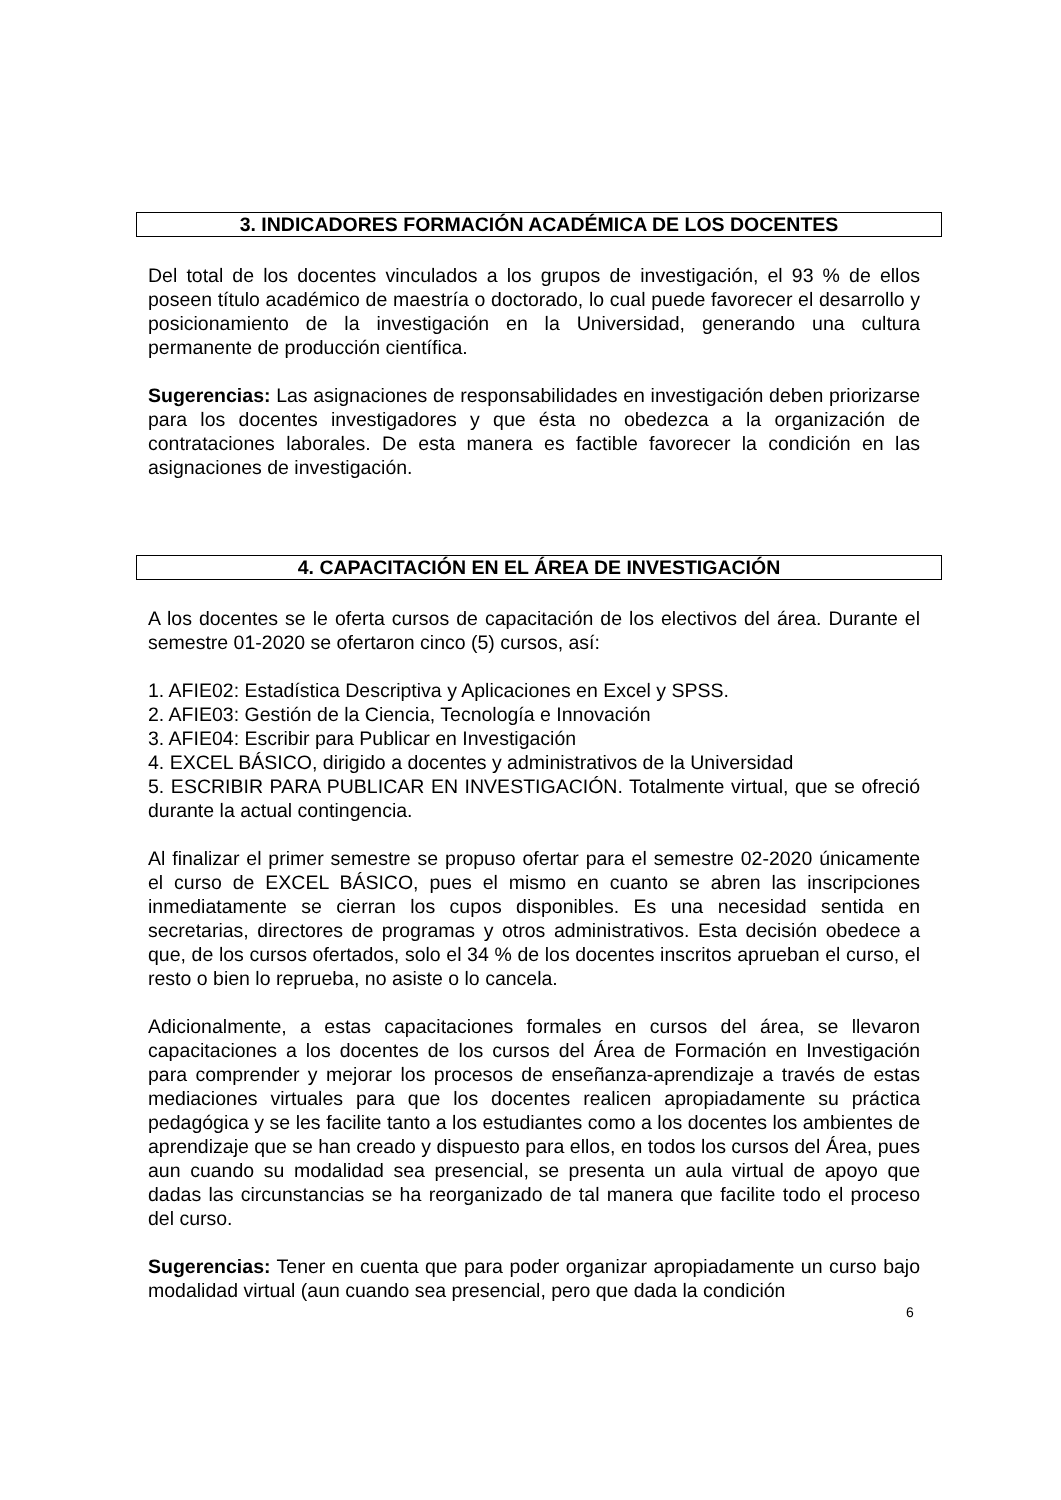3. INDICADORES FORMACIÓN ACADÉMICA DE LOS DOCENTES
Del total de los docentes vinculados a los grupos de investigación, el 93 % de ellos poseen título académico de maestría o doctorado, lo cual puede favorecer el desarrollo y posicionamiento de la investigación en la Universidad, generando una cultura permanente de producción científica.
Sugerencias: Las asignaciones de responsabilidades en investigación deben priorizarse para los docentes investigadores y que ésta no obedezca a la organización de contrataciones laborales. De esta manera es factible favorecer la condición en las asignaciones de investigación.
4. CAPACITACIÓN EN EL ÁREA DE INVESTIGACIÓN
A los docentes se le oferta cursos de capacitación de los electivos del área. Durante el semestre 01-2020 se ofertaron cinco (5) cursos, así:
1. AFIE02: Estadística Descriptiva y Aplicaciones en Excel y SPSS.
2. AFIE03: Gestión de la Ciencia, Tecnología e Innovación
3. AFIE04: Escribir para Publicar en Investigación
4. EXCEL BÁSICO, dirigido a docentes y administrativos de la Universidad
5. ESCRIBIR PARA PUBLICAR EN INVESTIGACIÓN. Totalmente virtual, que se ofreció durante la actual contingencia.
Al finalizar el primer semestre se propuso ofertar para el semestre 02-2020 únicamente el curso de EXCEL BÁSICO, pues el mismo en cuanto se abren las inscripciones inmediatamente se cierran los cupos disponibles. Es una necesidad sentida en secretarias, directores de programas y otros administrativos. Esta decisión obedece a que, de los cursos ofertados, solo el 34 % de los docentes inscritos aprueban el curso, el resto o bien lo reprueba, no asiste o lo cancela.
Adicionalmente, a estas capacitaciones formales en cursos del área, se llevaron capacitaciones a los docentes de los cursos del Área de Formación en Investigación para comprender y mejorar los procesos de enseñanza-aprendizaje a través de estas mediaciones virtuales para que los docentes realicen apropiadamente su práctica pedagógica y se les facilite tanto a los estudiantes como a los docentes los ambientes de aprendizaje que se han creado y dispuesto para ellos, en todos los cursos del Área, pues aun cuando su modalidad sea presencial, se presenta un aula virtual de apoyo que dadas las circunstancias se ha reorganizado de tal manera que facilite todo el proceso del curso.
Sugerencias: Tener en cuenta que para poder organizar apropiadamente un curso bajo modalidad virtual (aun cuando sea presencial, pero que dada la condición
6